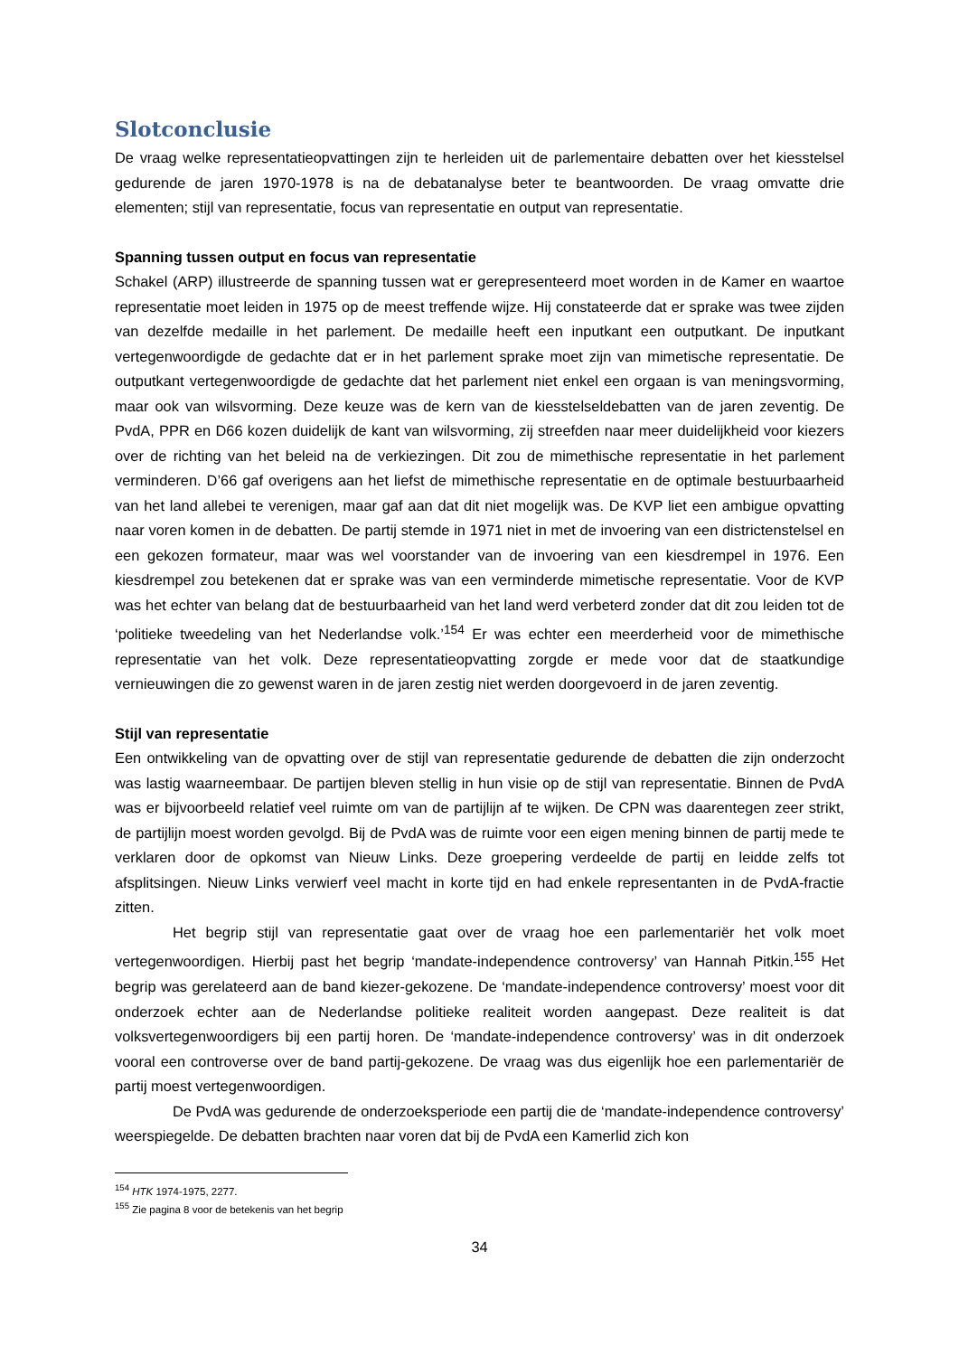Slotconclusie
De vraag welke representatieopvattingen zijn te herleiden uit de parlementaire debatten over het kiesstelsel gedurende de jaren 1970-1978 is na de debatanalyse beter te beantwoorden. De vraag omvatte drie elementen; stijl van representatie, focus van representatie en output van representatie.
Spanning tussen output en focus van representatie
Schakel (ARP) illustreerde de spanning tussen wat er gerepresenteerd moet worden in de Kamer en waartoe representatie moet leiden in 1975 op de meest treffende wijze. Hij constateerde dat er sprake was twee zijden van dezelfde medaille in het parlement. De medaille heeft een inputkant een outputkant. De inputkant vertegenwoordigde de gedachte dat er in het parlement sprake moet zijn van mimetische representatie. De outputkant vertegenwoordigde de gedachte dat het parlement niet enkel een orgaan is van meningsvorming, maar ook van wilsvorming. Deze keuze was de kern van de kiesstelseldebatten van de jaren zeventig. De PvdA, PPR en D66 kozen duidelijk de kant van wilsvorming, zij streefden naar meer duidelijkheid voor kiezers over de richting van het beleid na de verkiezingen. Dit zou de mimethische representatie in het parlement verminderen. D’66 gaf overigens aan het liefst de mimethische representatie en de optimale bestuurbaarheid van het land allebei te verenigen, maar gaf aan dat dit niet mogelijk was. De KVP liet een ambigue opvatting naar voren komen in de debatten. De partij stemde in 1971 niet in met de invoering van een districtenstelsel en een gekozen formateur, maar was wel voorstander van de invoering van een kiesdrempel in 1976. Een kiesdrempel zou betekenen dat er sprake was van een verminderde mimetische representatie. Voor de KVP was het echter van belang dat de bestuurbaarheid van het land werd verbeterd zonder dat dit zou leiden tot de ‘politieke tweedeling van het Nederlandse volk.’<sup>154</sup> Er was echter een meerderheid voor de mimethische representatie van het volk. Deze representatieopvatting zorgde er mede voor dat de staatkundige vernieuwingen die zo gewenst waren in de jaren zestig niet werden doorgevoerd in de jaren zeventig.
Stijl van representatie
Een ontwikkeling van de opvatting over de stijl van representatie gedurende de debatten die zijn onderzocht was lastig waarneembaar. De partijen bleven stellig in hun visie op de stijl van representatie. Binnen de PvdA was er bijvoorbeeld relatief veel ruimte om van de partijlijn af te wijken. De CPN was daarentegen zeer strikt, de partijlijn moest worden gevolgd. Bij de PvdA was de ruimte voor een eigen mening binnen de partij mede te verklaren door de opkomst van Nieuw Links. Deze groepering verdeelde de partij en leidde zelfs tot afsplitsingen. Nieuw Links verwierf veel macht in korte tijd en had enkele representanten in de PvdA-fractie zitten.
Het begrip stijl van representatie gaat over de vraag hoe een parlementariër het volk moet vertegenwoordigen. Hierbij past het begrip ‘mandate-independence controversy’ van Hannah Pitkin.<sup>155</sup> Het begrip was gerelateerd aan de band kiezer-gekozene. De ‘mandate-independence controversy’ moest voor dit onderzoek echter aan de Nederlandse politieke realiteit worden aangepast. Deze realiteit is dat volksvertegenwoordigers bij een partij horen. De ‘mandate-independence controversy’ was in dit onderzoek vooral een controverse over de band partij-gekozene. De vraag was dus eigenlijk hoe een parlementariër de partij moest vertegenwoordigen.
De PvdA was gedurende de onderzoeksperiode een partij die de ‘mandate-independence controversy’ weerspiegelde. De debatten brachten naar voren dat bij de PvdA een Kamerlid zich kon
<sup>154</sup> HTK 1974-1975, 2277.
<sup>155</sup> Zie pagina 8 voor de betekenis van het begrip
34